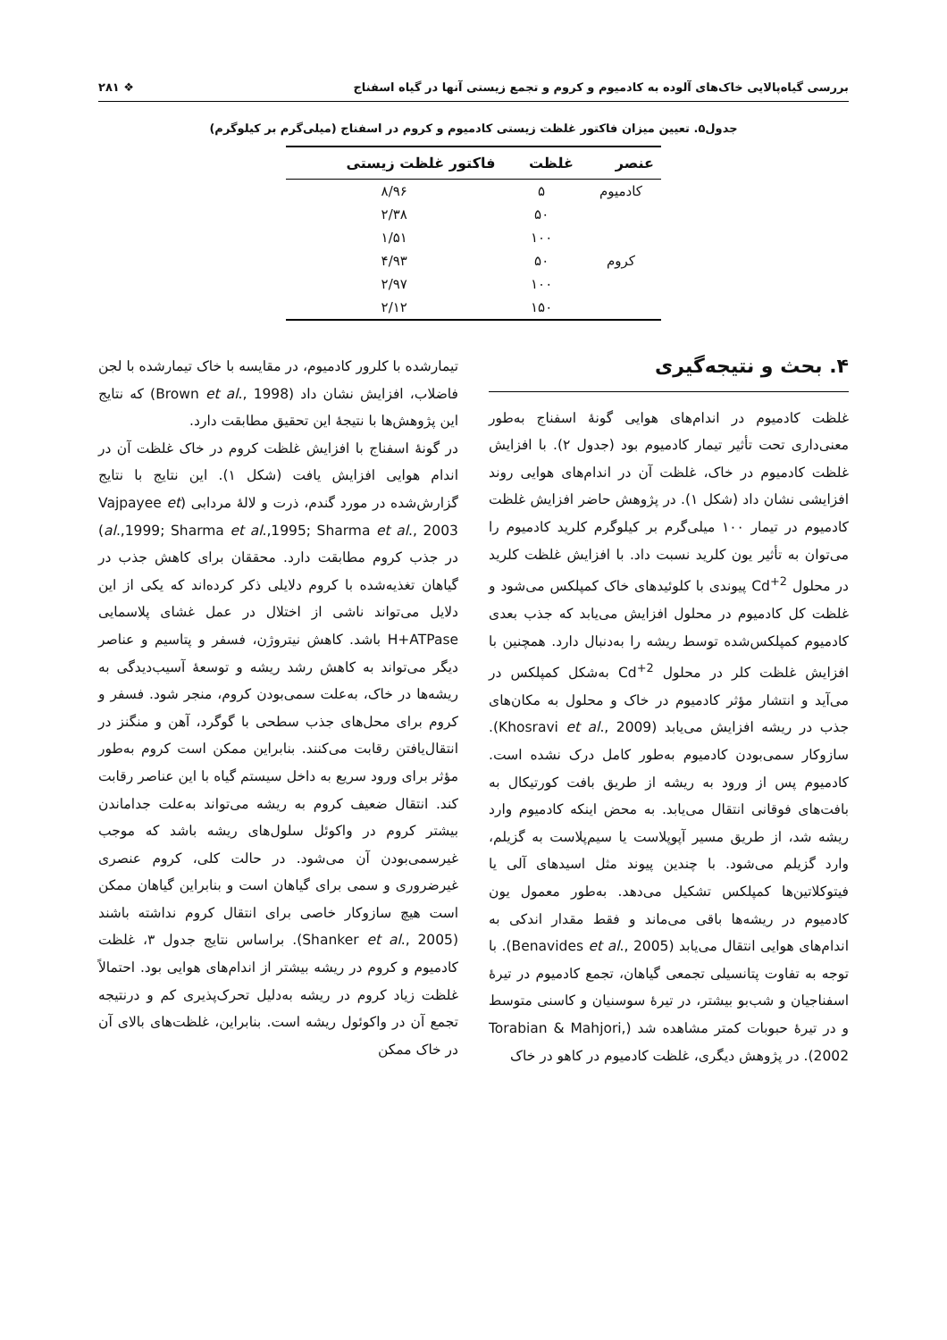بررسی گیاه‌پالایی خاک‌های آلوده به کادمیوم و کروم و تجمع زیستی آنها در گیاه اسفناج ❖ ۲۸۱
جدول۵. تعیین میزان فاکتور غلظت زیستی کادمیوم و کروم در اسفناج (میلی‌گرم بر کیلوگرم)
| عنصر | غلظت | فاکتور غلظت زیستی |
| --- | --- | --- |
| کادمیوم | ۵ | ۸/۹۶ |
| | ۵۰ | ۲/۳۸ |
| | ۱۰۰ | ۱/۵۱ |
| کروم | ۵۰ | ۴/۹۳ |
| | ۱۰۰ | ۲/۹۷ |
| | ۱۵۰ | ۲/۱۲ |
۴. بحث و نتیجه‌گیری
غلظت کادمیوم در اندام‌های هوایی گونهٔ اسفناج به‌طور معنی‌داری تحت تأثیر تیمار کادمیوم بود (جدول ۲). با افزایش غلظت کادمیوم در خاک، غلظت آن در اندام‌های هوایی روند افزایشی نشان داد (شکل ۱). در پژوهش حاضر افزایش غلظت کادمیوم در تیمار ۱۰۰ میلی‌گرم بر کیلوگرم کلرید کادمیوم را می‌توان به تأثیر یون کلرید نسبت داد. با افزایش غلظت کلرید در محلول Cd<sup>+2</sup> پیوندی با کلوئیدهای خاک کمپلکس می‌شود و غلظت کل کادمیوم در محلول افزایش می‌یابد که جذب بعدی کادمیوم کمپلکس‌شده توسط ریشه را به‌دنبال دارد. همچنین با افزایش غلظت کلر در محلول Cd<sup>+2</sup> به‌شکل کمپلکس در می‌آید و انتشار مؤثر کادمیوم در خاک و محلول به مکان‌های جذب در ریشه افزایش می‌یابد (Khosravi et al., 2009). سازوکار سمی‌بودن کادمیوم به‌طور کامل درک نشده است. کادمیوم پس از ورود به ریشه از طریق بافت کورتیکال به بافت‌های فوقانی انتقال می‌یابد. به محض اینکه کادمیوم وارد ریشه شد، از طریق مسیر آپوپلاست یا سیم‌پلاست به گزیلم، وارد گزیلم می‌شود. با چندین پیوند مثل اسیدهای آلی یا فیتوکلاتین‌ها کمپلکس تشکیل می‌دهد. به‌طور معمول یون کادمیوم در ریشه‌ها باقی می‌ماند و فقط مقدار اندکی به اندام‌های هوایی انتقال می‌یابد (Benavides et al., 2005). با توجه به تفاوت پتانسیلی تجمعی گیاهان، تجمع کادمیوم در تیرهٔ اسفناجیان و شب‌بو بیشتر، در تیرهٔ سوسنیان و کاسنی متوسط و در تیرهٔ حبوبات کمتر مشاهده شد (Torabian & Mahjori, 2002). در پژوهش دیگری، غلظت کادمیوم در کاهو در خاک
تیمارشده با کلرور کادمیوم، در مقایسه با خاک تیمارشده با لجن فاضلاب، افزایش نشان داد (Brown et al., 1998) که نتایج این پژوهش‌ها با نتیجهٔ این تحقیق مطابقت دارد.
در گونهٔ اسفناج با افزایش غلظت کروم در خاک غلظت آن در اندام هوایی افزایش یافت (شکل ۱). این نتایج با نتایج گزارش‌شده در مورد گندم، ذرت و لالهٔ مردابی (Vajpayee et al.,1999; Sharma et al.,1995; Sharma et al., 2003) در جذب کروم مطابقت دارد. محققان برای کاهش جذب در گیاهان تغذیه‌شده با کروم دلایلی ذکر کرده‌اند که یکی از این دلایل می‌تواند ناشی از اختلال در عمل غشای پلاسمایی H+ATPase باشد. کاهش نیتروژن، فسفر و پتاسیم و عناصر دیگر می‌تواند به کاهش رشد ریشه و توسعهٔ آسیب‌دیدگی به ریشه‌ها در خاک، به‌علت سمی‌بودن کروم، منجر شود. فسفر و کروم برای محل‌های جذب سطحی با گوگرد، آهن و منگنز در انتقال‌یافتن رقابت می‌کنند. بنابراین ممکن است کروم به‌طور مؤثر برای ورود سریع به داخل سیستم گیاه با این عناصر رقابت کند. انتقال ضعیف کروم به ریشه می‌تواند به‌علت جداماندن بیشتر کروم در واکوئل سلول‌های ریشه باشد که موجب غیرسمی‌بودن آن می‌شود. در حالت کلی، کروم عنصری غیرضروری و سمی برای گیاهان است و بنابراین گیاهان ممکن است هیچ سازوکار خاصی برای انتقال کروم نداشته باشند (Shanker et al., 2005). براساس نتایج جدول ۳، غلظت کادمیوم و کروم در ریشه بیشتر از اندام‌های هوایی بود. احتمالاً غلظت زیاد کروم در ریشه به‌دلیل تحرک‌پذیری کم و درنتیجه تجمع آن در واکوئول ریشه است. بنابراین، غلظت‌های بالای آن در خاک ممکن